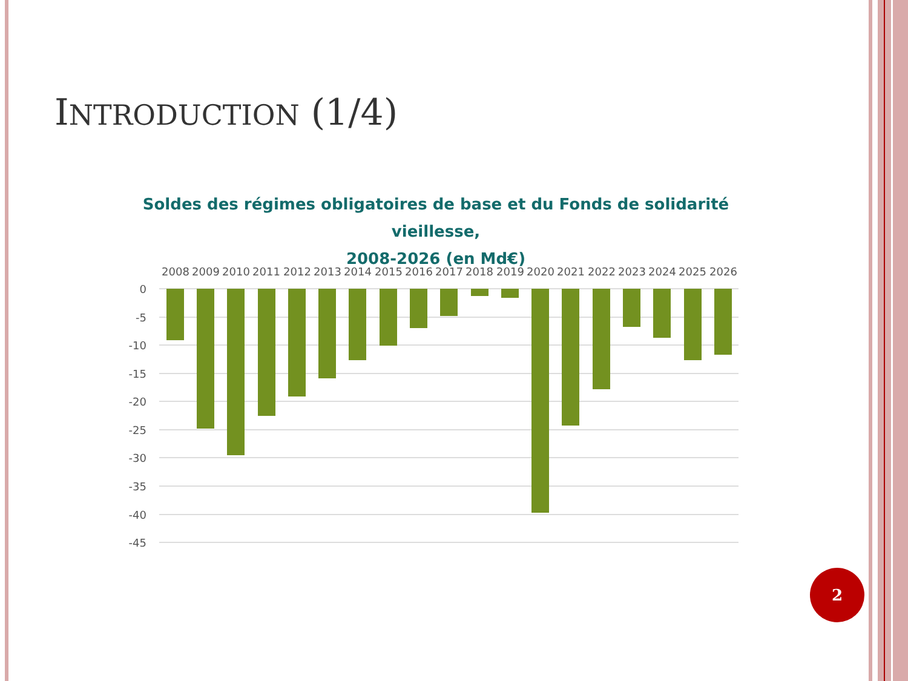INTRODUCTION (1/4)
Soldes des régimes obligatoires de base et du Fonds de solidarité vieillesse,
2008-2026 (en Md€)
0
-5
-10
-15
-20
-25
-30
-35
-40
-45
2008
2009
2010
2011
2012
2013
2014
2015
2016
2017
2018
2019
2020
2021
2022
2023
2024
2025
2026
2